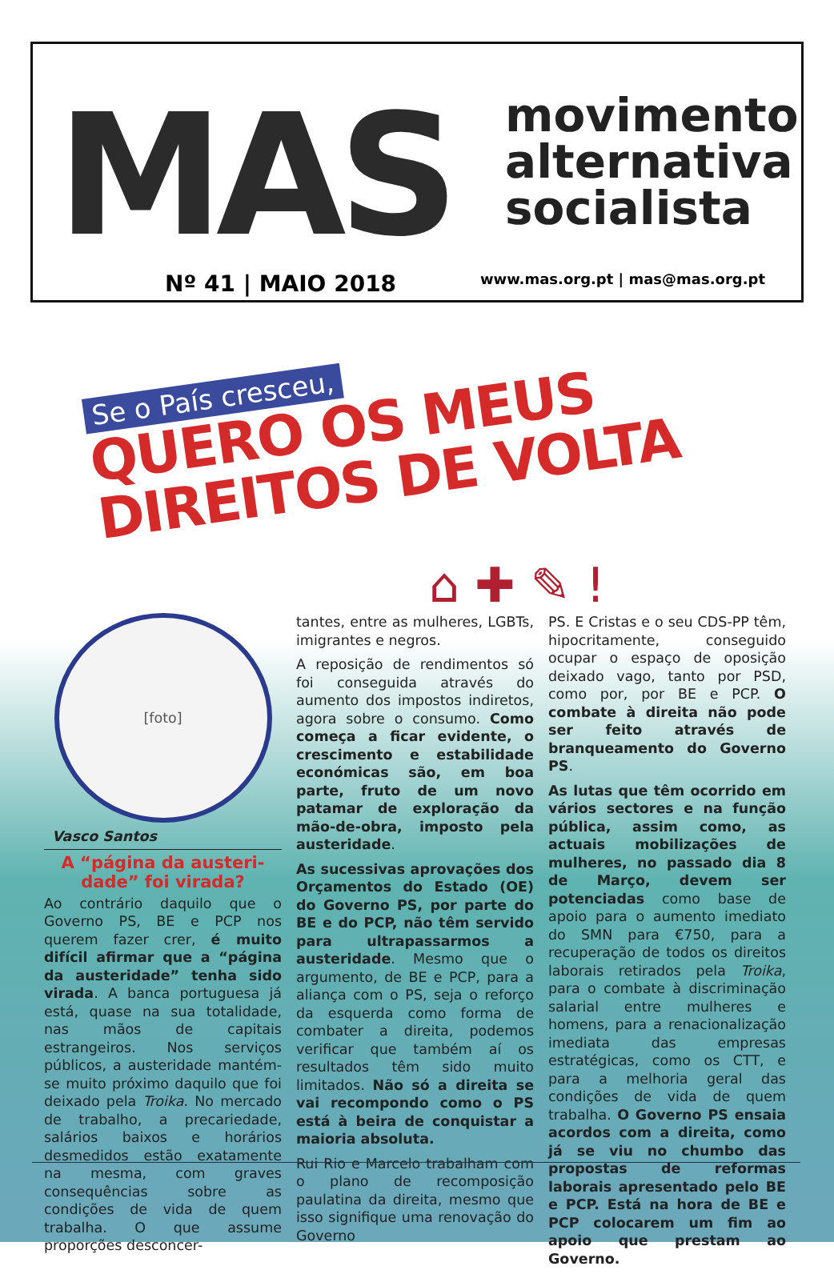MAS
movimento
alternativa
socialista
Nº 41 | MAIO 2018
www.mas.org.pt | mas@mas.org.pt
Se o País cresceu,
QUERO OS MEUS
DIREITOS DE VOLTA
⌂ ✚ ✎ !
[foto]
Vasco Santos
A “página da austeri-dade” foi virada?
Ao contrário daquilo que o Governo PS, BE e PCP nos querem fazer crer, é muito difícil afirmar que a “página da austeridade” tenha sido virada. A banca portuguesa já está, quase na sua totalidade, nas mãos de capitais estrangeiros. Nos serviços públicos, a austeridade mantém-se muito próximo daquilo que foi deixado pela Troika. No mercado de trabalho, a precariedade, salários baixos e horários desmedidos estão exatamente na mesma, com graves consequências sobre as condições de vida de quem trabalha. O que assume proporções desconcer-
tantes, entre as mulheres, LGBTs, imigrantes e negros.
A reposição de rendimentos só foi conseguida através do aumento dos impostos indiretos, agora sobre o consumo. Como começa a ficar evidente, o crescimento e estabilidade económicas são, em boa parte, fruto de um novo patamar de exploração da mão-de-obra, imposto pela austeridade.
As sucessivas aprovações dos Orçamentos do Estado (OE) do Governo PS, por parte do BE e do PCP, não têm servido para ultrapassarmos a austeridade. Mesmo que o argumento, de BE e PCP, para a aliança com o PS, seja o reforço da esquerda como forma de combater a direita, podemos verificar que também aí os resultados têm sido muito limitados. Não só a direita se vai recompondo como o PS está à beira de conquistar a maioria absoluta.
Rui Rio e Marcelo trabalham com o plano de recomposição paulatina da direita, mesmo que isso signifique uma renovação do Governo
PS. E Cristas e o seu CDS-PP têm, hipocritamente, conseguido ocupar o espaço de oposição deixado vago, tanto por PSD, como por, por BE e PCP. O combate à direita não pode ser feito através de branqueamento do Governo PS.
As lutas que têm ocorrido em vários sectores e na função pública, assim como, as actuais mobilizações de mulheres, no passado dia 8 de Março, devem ser potenciadas como base de apoio para o aumento imediato do SMN para €750, para a recuperação de todos os direitos laborais retirados pela Troika, para o combate à discriminação salarial entre mulheres e homens, para a renacionalização imediata das empresas estratégicas, como os CTT, e para a melhoria geral das condições de vida de quem trabalha. O Governo PS ensaia acordos com a direita, como já se viu no chumbo das propostas de reformas laborais apresentado pelo BE e PCP. Está na hora de BE e PCP colocarem um fim ao apoio que prestam ao Governo.